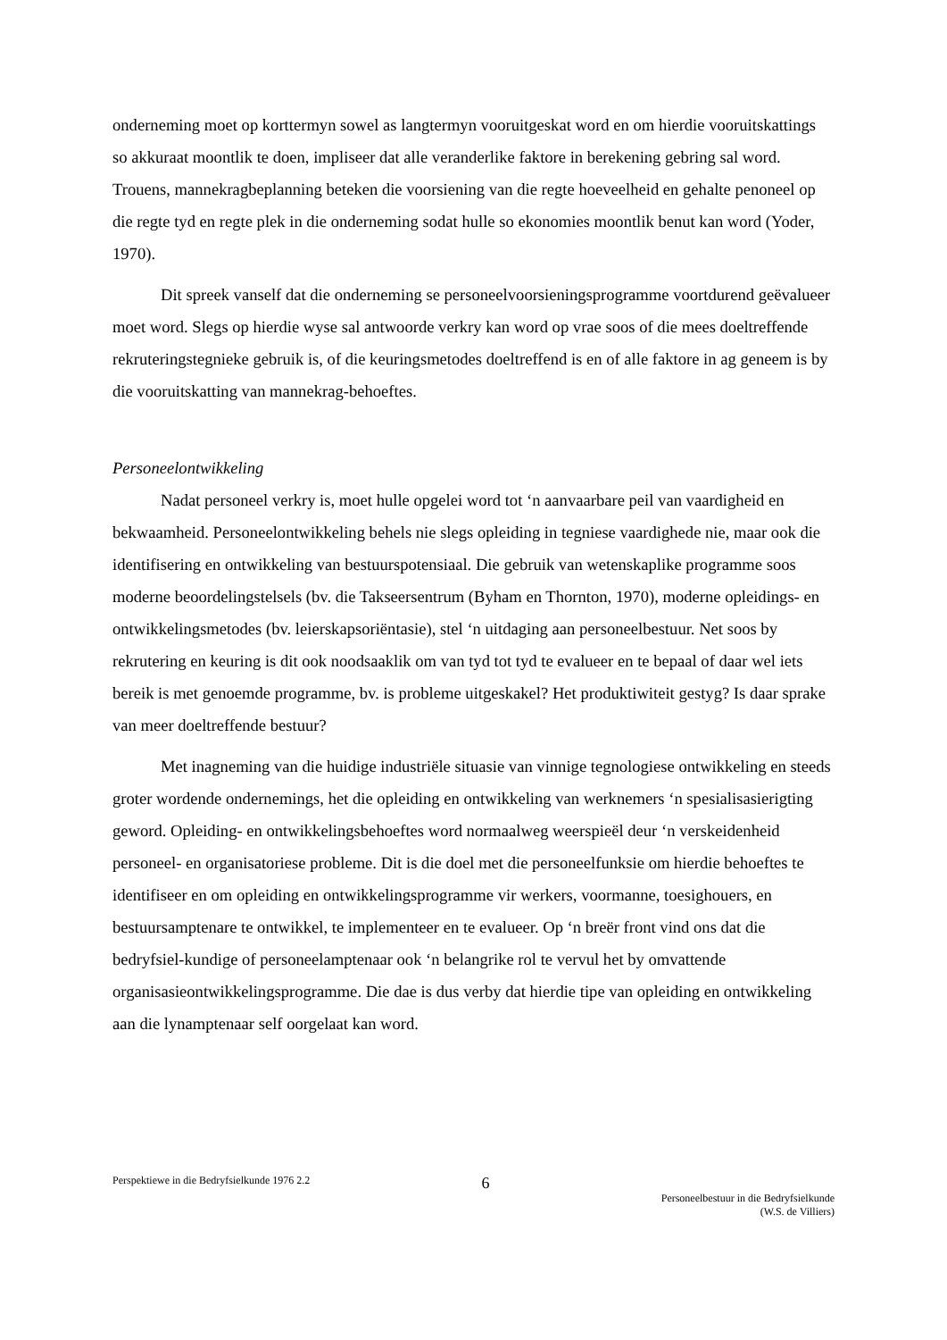onderneming moet op korttermyn sowel as langtermyn vooruitgeskat word en om hierdie vooruitskattings so akkuraat moontlik te doen, impliseer dat alle veranderlike faktore in berekening gebring sal word. Trouens, mannekragbeplanning beteken die voorsiening van die regte hoeveelheid en gehalte penoneel op die regte tyd en regte plek in die onderneming sodat hulle so ekonomies moontlik benut kan word (Yoder, 1970).
Dit spreek vanself dat die onderneming se personeelvoorsieningsprogramme voortdurend geëvalueer moet word. Slegs op hierdie wyse sal antwoorde verkry kan word op vrae soos of die mees doeltreffende rekruteringstegnieke gebruik is, of die keuringsmetodes doeltreffend is en of alle faktore in ag geneem is by die vooruitskatting van mannekrag-behoeftes.
Personeelontwikkeling
Nadat personeel verkry is, moet hulle opgelei word tot ‘n aanvaarbare peil van vaardigheid en bekwaamheid. Personeelontwikkeling behels nie slegs opleiding in tegniese vaardighede nie, maar ook die identifisering en ontwikkeling van bestuurspotensiaal. Die gebruik van wetenskaplike programme soos moderne beoordelingstelsels (bv. die Takseersentrum (Byham en Thornton, 1970), moderne opleidings- en ontwikkelingsmetodes (bv. leierskapsoriëntasie), stel ‘n uitdaging aan personeelbestuur. Net soos by rekrutering en keuring is dit ook noodsaaklik om van tyd tot tyd te evalueer en te bepaal of daar wel iets bereik is met genoemde programme, bv. is probleme uitgeskakel? Het produktiwiteit gestyg? Is daar sprake van meer doeltreffende bestuur?
Met inagneming van die huidige industriële situasie van vinnige tegnologiese ontwikkeling en steeds groter wordende ondernemings, het die opleiding en ontwikkeling van werknemers ‘n spesialisasierigting geword. Opleiding- en ontwikkelingsbehoeftes word normaalweg weerspieël deur ‘n verskeidenheid personeel- en organisatoriese probleme. Dit is die doel met die personeelfunksie om hierdie behoeftes te identifiseer en om opleiding en ontwikkelingsprogramme vir werkers, voormanne, toesighouers, en bestuursamptenare te ontwikkel, te implementeer en te evalueer. Op ‘n breër front vind ons dat die bedryfsiel-kundige of personeelamptenaar ook ‘n belangrike rol te vervul het by omvattende organisasieontwikkelingsprogramme. Die dae is dus verby dat hierdie tipe van opleiding en ontwikkeling aan die lynamptenaar self oorgelaat kan word.
Perspektiewe in die Bedryfsielkunde 1976 2.2
6
Personeelbestuur in die Bedryfsielkunde
(W.S. de Villiers)